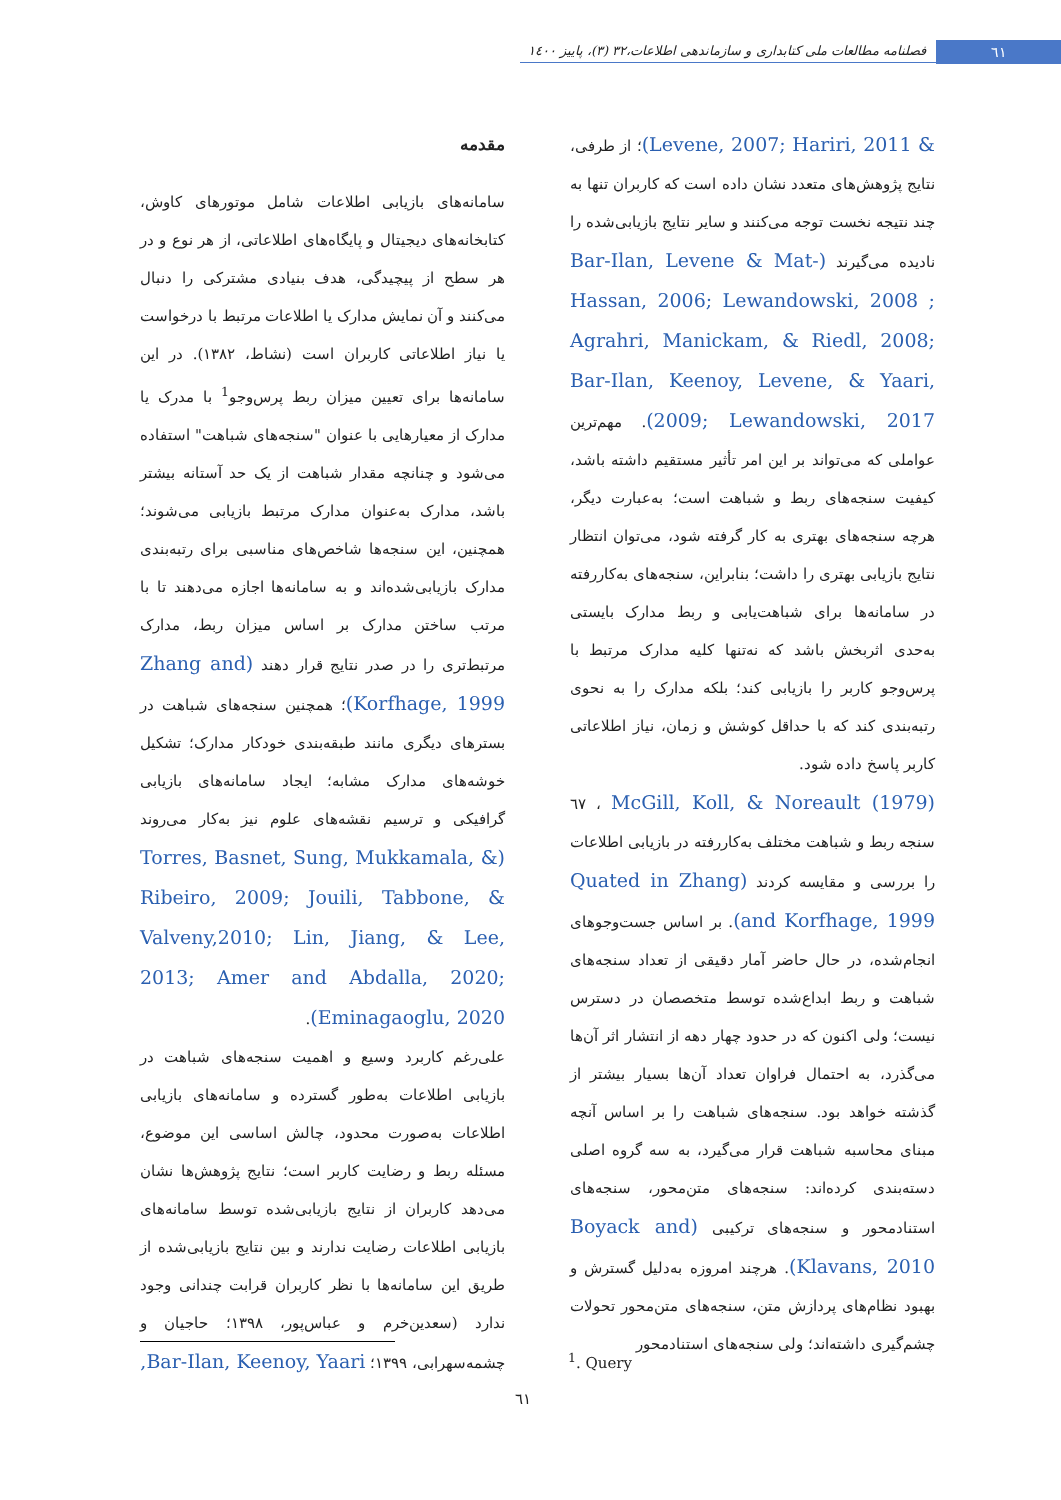٦١
فصلنامه مطالعات ملی کتابداری و سازماندهی اطلاعات،٣٢ (٣)، پاییز ١٤٠٠
مقدمه
سامانه‌های بازیابی اطلاعات شامل موتورهای کاوش، کتابخانه‌های دیجیتال و پایگاه‌های اطلاعاتی، از هر نوع و در هر سطح از پیچیدگی، هدف بنیادی مشترکی را دنبال می‌کنند و آن نمایش مدارک یا اطلاعات مرتبط با درخواست یا نیاز اطلاعاتی کاربران است (نشاط، ١٣٨٢). در این سامانه‌ها برای تعیین میزان ربط پرس‌وجو<sup>1</sup> با مدرک یا مدارک از معیارهایی با عنوان "سنجه‌های شباهت" استفاده می‌شود و چنانچه مقدار شباهت از یک حد آستانه بیشتر باشد، مدارک به‌عنوان مدارک مرتبط بازیابی می‌شوند؛ همچنین، این سنجه‌ها شاخص‌های مناسبی برای رتبه‌بندی مدارک بازیابی‌شده‌اند و به سامانه‌ها اجازه می‌دهند تا با مرتب ساختن مدارک بر اساس میزان ربط، مدارک مرتبط‌تری را در صدر نتایج قرار دهند (Zhang and Korfhage, 1999)؛ همچنین سنجه‌های شباهت در بسترهای دیگری مانند طبقه‌بندی خودکار مدارک؛ تشکیل خوشه‌های مدارک مشابه؛ ایجاد سامانه‌های بازیابی گرافیکی و ترسیم نقشه‌های علوم نیز به‌کار می‌روند (Torres, Basnet, Sung, Mukkamala, & Ribeiro, 2009; Jouili, Tabbone, & Valveny,2010; Lin, Jiang, & Lee, 2013; Amer and Abdalla, 2020; Eminagaoglu, 2020).
علی‌رغم کاربرد وسیع و اهمیت سنجه‌های شباهت در بازیابی اطلاعات به‌طور گسترده و سامانه‌های بازیابی اطلاعات به‌صورت محدود، چالش اساسی این موضوع، مسئله ربط و رضایت کاربر است؛ نتایج پژوهش‌ها نشان می‌دهد کاربران از نتایج بازیابی‌شده توسط سامانه‌های بازیابی اطلاعات رضایت ندارند و بین نتایج بازیابی‌شده از طریق این سامانه‌ها با نظر کاربران قرابت چندانی وجود ندارد (سعدین‌خرم و عباس‌پور، ١٣٩٨؛ حاجیان و چشمه‌سهرابی، ١٣٩٩؛ Bar-Ilan, Keenoy, Yaari,
& Levene, 2007; Hariri, 2011)؛ از طرفی، نتایج پژوهش‌های متعدد نشان داده است که کاربران تنها به چند نتیجه نخست توجه می‌کنند و سایر نتایج بازیابی‌شده را نادیده می‌گیرند (Bar-Ilan, Levene & Mat-Hassan, 2006; Lewandowski, 2008 ; Agrahri, Manickam, & Riedl, 2008; Bar-Ilan, Keenoy, Levene, & Yaari, 2009; Lewandowski, 2017). مهم‌ترین عواملی که می‌تواند بر این امر تأثیر مستقیم داشته باشد، کیفیت سنجه‌های ربط و شباهت است؛ به‌عبارت دیگر، هرچه سنجه‌های بهتری به کار گرفته شود، می‌توان انتظار نتایج بازیابی بهتری را داشت؛ بنابراین، سنجه‌های به‌کاررفته در سامانه‌ها برای شباهت‌یابی و ربط مدارک بایستی به‌حدی اثربخش باشد که نه‌تنها کلیه مدارک مرتبط با پرس‌وجو کاربر را بازیابی کند؛ بلکه مدارک را به نحوی رتبه‌بندی کند که با حداقل کوشش و زمان، نیاز اطلاعاتی کاربر پاسخ داده شود.
McGill, Koll, & Noreault (1979) ، ٦٧ سنجه ربط و شباهت مختلف به‌کاررفته در بازیابی اطلاعات را بررسی و مقایسه کردند (Quated in Zhang and Korfhage, 1999). بر اساس جست‌وجوهای انجام‌شده، در حال حاضر آمار دقیقی از تعداد سنجه‌های شباهت و ربط ابداع‌شده توسط متخصصان در دسترس نیست؛ ولی اکنون که در حدود چهار دهه از انتشار اثر آن‌ها می‌گذرد، به احتمال فراوان تعداد آن‌ها بسیار بیشتر از گذشته خواهد بود. سنجه‌های شباهت را بر اساس آنچه مبنای محاسبه شباهت قرار می‌گیرد، به سه گروه اصلی دسته‌بندی کرده‌اند: سنجه‌های متن‌محور، سنجه‌های استنادمحور و سنجه‌های ترکیبی (Boyack and Klavans, 2010). هرچند امروزه به‌دلیل گسترش و بهبود نظام‌های پردازش متن، سنجه‌های متن‌محور تحولات چشم‌گیری داشته‌اند؛ ولی سنجه‌های استنادمحور
<sup>1</sup>. Query
٦١